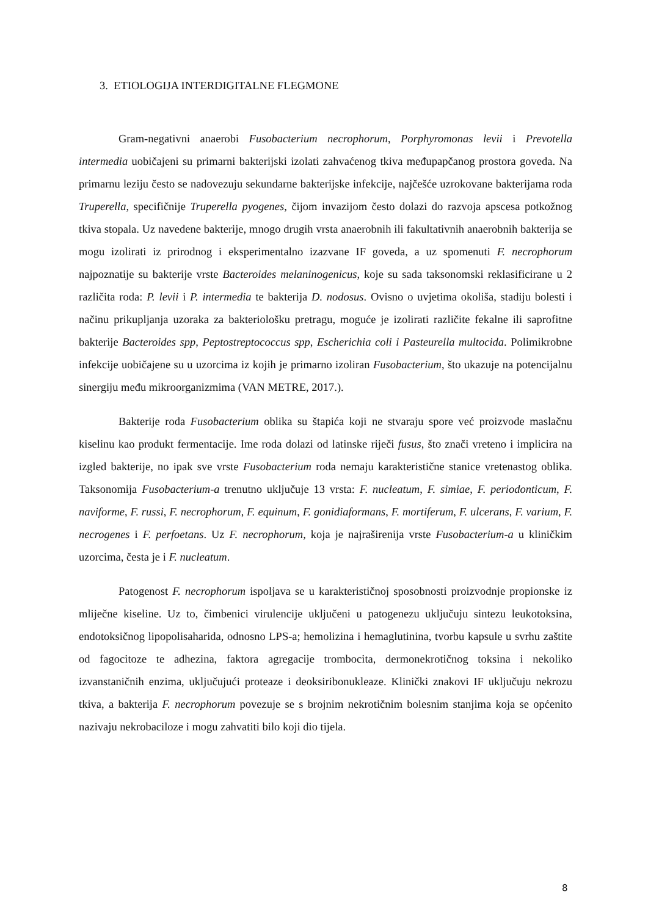3. ETIOLOGIJA INTERDIGITALNE FLEGMONE
Gram-negativni anaerobi Fusobacterium necrophorum, Porphyromonas levii i Prevotella intermedia uobičajeni su primarni bakterijski izolati zahvaćenog tkiva međupapčanog prostora goveda. Na primarnu leziju često se nadovezuju sekundarne bakterijske infekcije, najčešće uzrokovane bakterijama roda Truperella, specifičnije Truperella pyogenes, čijom invazijom često dolazi do razvoja apscesa potkožnog tkiva stopala. Uz navedene bakterije, mnogo drugih vrsta anaerobnih ili fakultativnih anaerobnih bakterija se mogu izolirati iz prirodnog i eksperimentalno izazvane IF goveda, a uz spomenuti F. necrophorum najpoznatije su bakterije vrste Bacteroides melaninogenicus, koje su sada taksonomski reklasificirane u 2 različita roda: P. levii i P. intermedia te bakterija D. nodosus. Ovisno o uvjetima okoliša, stadiju bolesti i načinu prikupljanja uzoraka za bakteriološku pretragu, moguće je izolirati različite fekalne ili saprofitne bakterije Bacteroides spp, Peptostreptococcus spp, Escherichia coli i Pasteurella multocida. Polimikrobne infekcije uobičajene su u uzorcima iz kojih je primarno izoliran Fusobacterium, što ukazuje na potencijalnu sinergiju među mikroorganizmima (VAN METRE, 2017.).
Bakterije roda Fusobacterium oblika su štapića koji ne stvaraju spore već proizvode maslačnu kiselinu kao produkt fermentacije. Ime roda dolazi od latinske riječi fusus, što znači vreteno i implicira na izgled bakterije, no ipak sve vrste Fusobacterium roda nemaju karakteristične stanice vretenastog oblika. Taksonomija Fusobacterium-a trenutno uključuje 13 vrsta: F. nucleatum, F. simiae, F. periodonticum, F. naviforme, F. russi, F. necrophorum, F. equinum, F. gonidiaformans, F. mortiferum, F. ulcerans, F. varium, F. necrogenes i F. perfoetans. Uz F. necrophorum, koja je najraširenija vrste Fusobacterium-a u kliničkim uzorcima, česta je i F. nucleatum.
Patogenost F. necrophorum ispoljava se u karakterističnoj sposobnosti proizvodnje propionske iz mliječne kiseline. Uz to, čimbenici virulencije uključeni u patogenezu uključuju sintezu leukotoksina, endotoksičnog lipopolisaharida, odnosno LPS-a; hemolizina i hemaglutinina, tvorbu kapsule u svrhu zaštite od fagocitoze te adhezina, faktora agregacije trombocita, dermonekrotičnog toksina i nekoliko izvanstaničnih enzima, uključujući proteaze i deoksiribonukleaze. Klinički znakovi IF uključuju nekrozu tkiva, a bakterija F. necrophorum povezuje se s brojnim nekrotičnim bolesnim stanjima koja se općenito nazivaju nekrobaciloze i mogu zahvatiti bilo koji dio tijela.
8